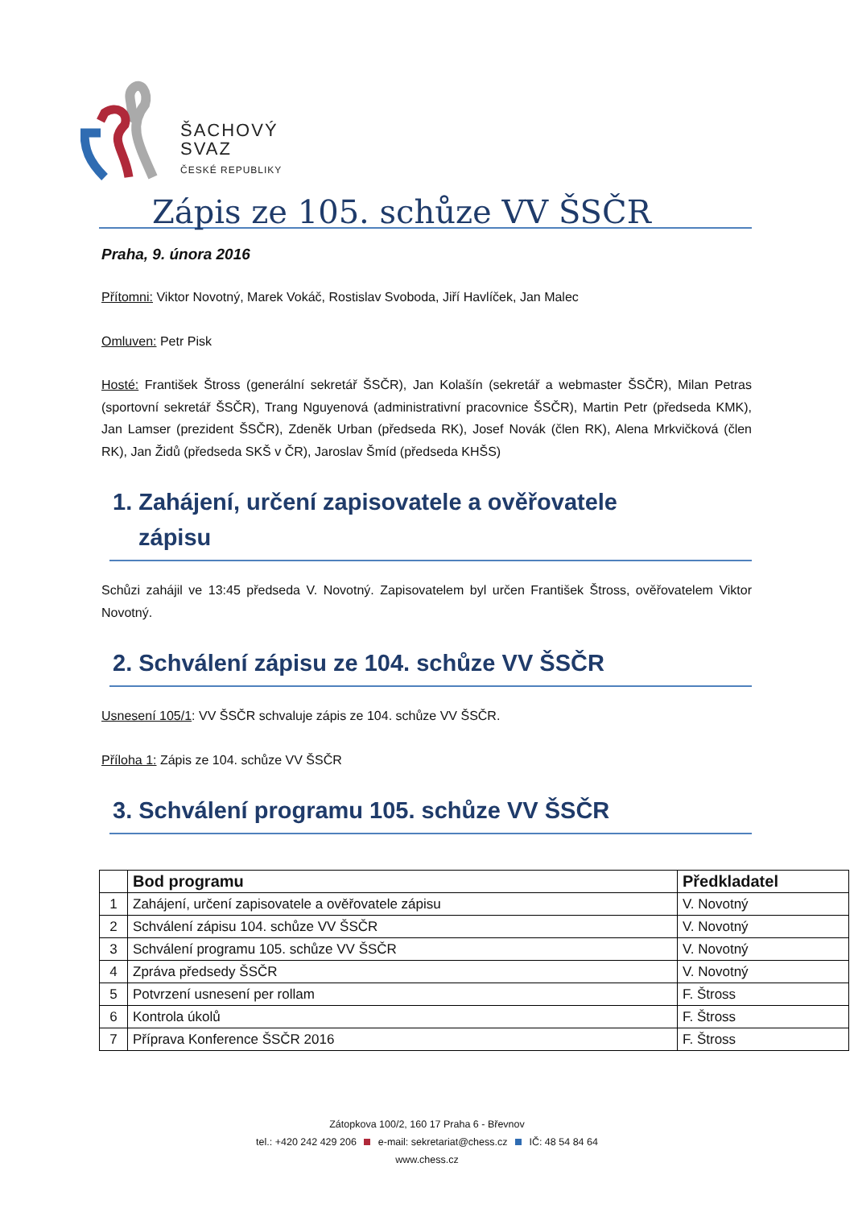ŠACHOVÝ
SVAZ
ČESKÉ REPUBLIKY
Zápis ze 105. schůze VV ŠSČR
Praha, 9. února 2016
Přítomni: Viktor Novotný, Marek Vokáč, Rostislav Svoboda, Jiří Havlíček, Jan Malec
Omluven: Petr Pisk
Hosté: František Štross (generální sekretář ŠSČR), Jan Kolašín (sekretář a webmaster ŠSČR), Milan Petras (sportovní sekretář ŠSČR), Trang Nguyenová (administrativní pracovnice ŠSČR), Martin Petr (předseda KMK), Jan Lamser (prezident ŠSČR), Zdeněk Urban (předseda RK), Josef Novák (člen RK), Alena Mrkvičková (člen RK), Jan Židů (předseda SKŠ v ČR), Jaroslav Šmíd (předseda KHŠS)
1. Zahájení, určení zapisovatele a ověřovatele
zápisu
Schůzi zahájil ve 13:45 předseda V. Novotný. Zapisovatelem byl určen František Štross, ověřovatelem Viktor Novotný.
2. Schválení zápisu ze 104. schůze VV ŠSČR
Usnesení 105/1: VV ŠSČR schvaluje zápis ze 104. schůze VV ŠSČR.
Příloha 1: Zápis ze 104. schůze VV ŠSČR
3. Schválení programu 105. schůze VV ŠSČR
| | Bod programu | Předkladatel |
| --- | --- | --- |
| 1 | Zahájení, určení zapisovatele a ověřovatele zápisu | V. Novotný |
| 2 | Schválení zápisu 104. schůze VV ŠSČR | V. Novotný |
| 3 | Schválení programu 105. schůze VV ŠSČR | V. Novotný |
| 4 | Zpráva předsedy ŠSČR | V. Novotný |
| 5 | Potvrzení usnesení per rollam | F. Štross |
| 6 | Kontrola úkolů | F. Štross |
| 7 | Příprava Konference ŠSČR 2016 | F. Štross |
Zátopkova 100/2, 160 17 Praha 6 - Břevnov
tel.: +420 242 429 206 e-mail: sekretariat@chess.cz IČ: 48 54 84 64
www.chess.cz